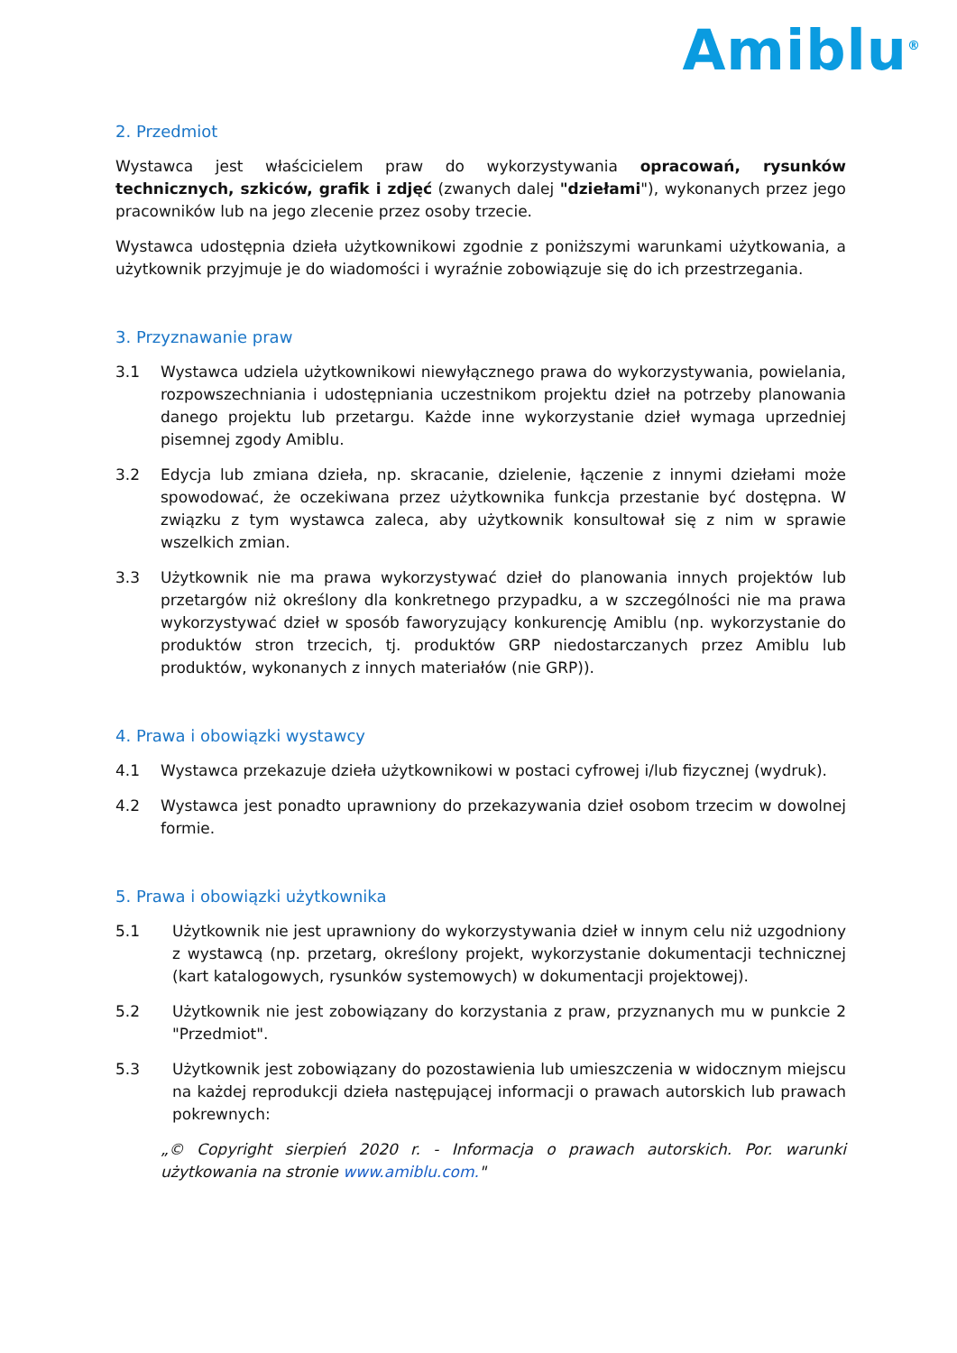Amiblu<sup>®</sup>
2. Przedmiot
Wystawca jest właścicielem praw do wykorzystywania opracowań, rysunków technicznych, szkiców, grafik i zdjęć (zwanych dalej "dziełami"), wykonanych przez jego pracowników lub na jego zlecenie przez osoby trzecie.
Wystawca udostępnia dzieła użytkownikowi zgodnie z poniższymi warunkami użytkowania, a użytkownik przyjmuje je do wiadomości i wyraźnie zobowiązuje się do ich przestrzegania.
3. Przyznawanie praw
3.1 Wystawca udziela użytkownikowi niewyłącznego prawa do wykorzystywania, powielania, rozpowszechniania i udostępniania uczestnikom projektu dzieł na potrzeby planowania danego projektu lub przetargu. Każde inne wykorzystanie dzieł wymaga uprzedniej pisemnej zgody Amiblu.
3.2 Edycja lub zmiana dzieła, np. skracanie, dzielenie, łączenie z innymi dziełami może spowodować, że oczekiwana przez użytkownika funkcja przestanie być dostępna. W związku z tym wystawca zaleca, aby użytkownik konsultował się z nim w sprawie wszelkich zmian.
3.3 Użytkownik nie ma prawa wykorzystywać dzieł do planowania innych projektów lub przetargów niż określony dla konkretnego przypadku, a w szczególności nie ma prawa wykorzystywać dzieł w sposób faworyzujący konkurencję Amiblu (np. wykorzystanie do produktów stron trzecich, tj. produktów GRP niedostarczanych przez Amiblu lub produktów, wykonanych z innych materiałów (nie GRP)).
4. Prawa i obowiązki wystawcy
4.1 Wystawca przekazuje dzieła użytkownikowi w postaci cyfrowej i/lub fizycznej (wydruk).
4.2 Wystawca jest ponadto uprawniony do przekazywania dzieł osobom trzecim w dowolnej formie.
5. Prawa i obowiązki użytkownika
5.1 Użytkownik nie jest uprawniony do wykorzystywania dzieł w innym celu niż uzgodniony z wystawcą (np. przetarg, określony projekt, wykorzystanie dokumentacji technicznej (kart katalogowych, rysunków systemowych) w dokumentacji projektowej).
5.2 Użytkownik nie jest zobowiązany do korzystania z praw, przyznanych mu w punkcie 2 "Przedmiot".
5.3 Użytkownik jest zobowiązany do pozostawienia lub umieszczenia w widocznym miejscu na każdej reprodukcji dzieła następującej informacji o prawach autorskich lub prawach pokrewnych:
„© Copyright sierpień 2020 r. - Informacja o prawach autorskich. Por. warunki użytkowania na stronie www.amiblu.com."